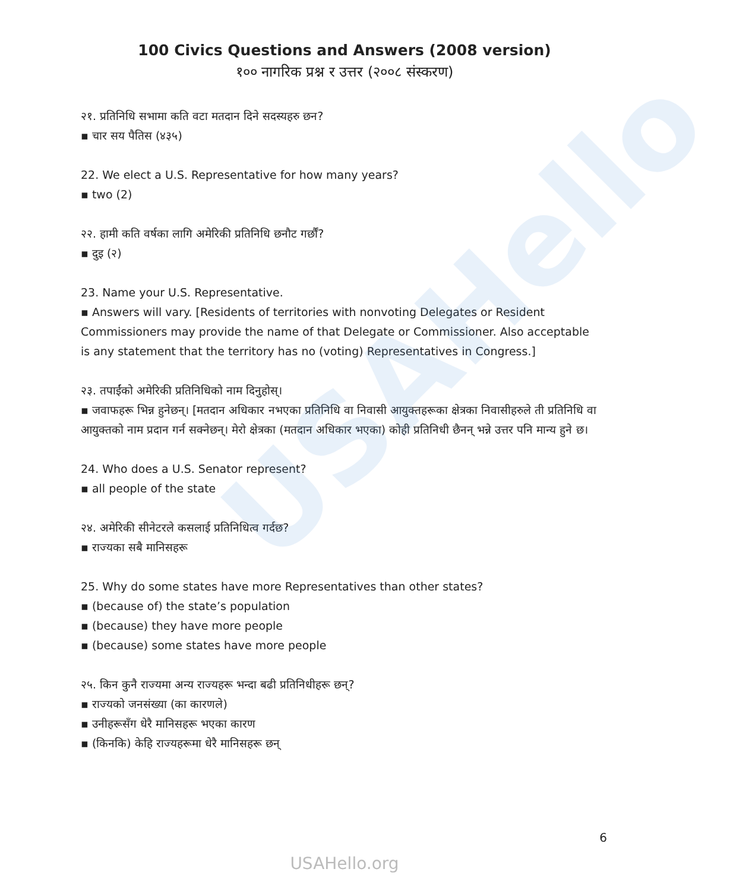USAHello
100 Civics Questions and Answers (2008 version)
१०० नागरिक प्रश्न र उत्तर (२००८ संस्करण)
२१. प्रतिनिधि सभामा कति वटा मतदान दिने सदस्यहरु छन?
▪ चार सय पैतिस (४३५)
22. We elect a U.S. Representative for how many years?
▪ two (2)
२२. हामी कति वर्षका लागि अमेरिकी प्रतिनिधि छनौट गर्छौं?
▪ दुइ (२)
23. Name your U.S. Representative.
▪ Answers will vary. [Residents of territories with nonvoting Delegates or Resident Commissioners may provide the name of that Delegate or Commissioner. Also acceptable is any statement that the territory has no (voting) Representatives in Congress.]
२३. तपाईंको अमेरिकी प्रतिनिधिको नाम दिनुहोस्।
▪ जवाफहरू भिन्न हुनेछन्। [मतदान अधिकार नभएका प्रतिनिधि वा निवासी आयुक्तहरूका क्षेत्रका निवासीहरुले ती प्रतिनिधि वा आयुक्तको नाम प्रदान गर्न सक्नेछन्। मेरो क्षेत्रका (मतदान अधिकार भएका) कोही प्रतिनिधी छैनन् भन्ने उत्तर पनि मान्य हुने छ।
24. Who does a U.S. Senator represent?
▪ all people of the state
२४. अमेरिकी सीनेटरले कसलाई प्रतिनिधित्व गर्दछ?
▪ राज्यका सबै मानिसहरू
25. Why do some states have more Representatives than other states?
▪ (because of) the state’s population
▪ (because) they have more people
▪ (because) some states have more people
२५. किन कुनै राज्यमा अन्य राज्यहरू भन्दा बढी प्रतिनिधीहरू छन्?
▪ राज्यको जनसंख्या (का कारणले)
▪ उनीहरूसँग धेरै मानिसहरू भएका कारण
▪ (किनकि) केहि राज्यहरूमा धेरै मानिसहरू छन्
6
USAHello.org